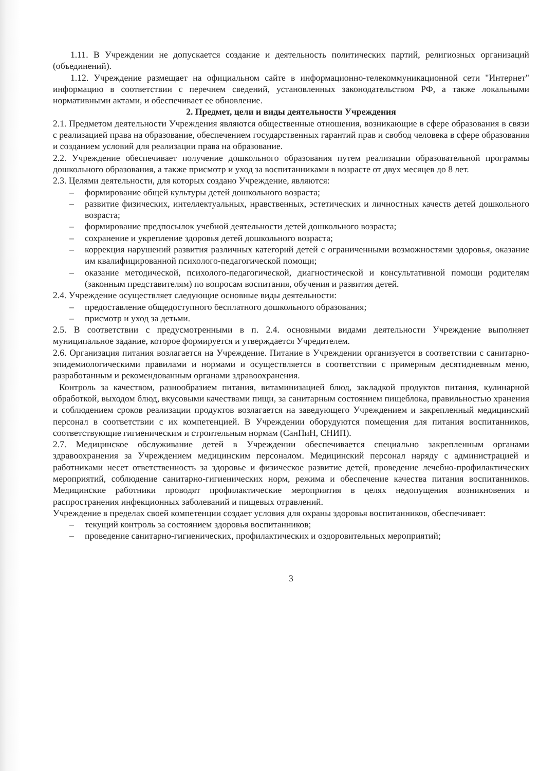1.11. В Учреждении не допускается создание и деятельность политических партий, религиозных организаций (объединений).
1.12. Учреждение размещает на официальном сайте в информационно-телекоммуникационной сети "Интернет" информацию в соответствии с перечнем сведений, установленных законодательством РФ, а также локальными нормативными актами, и обеспечивает ее обновление.
2. Предмет, цели и виды деятельности Учреждения
2.1. Предметом деятельности Учреждения являются общественные отношения, возникающие в сфере образования в связи с реализацией права на образование, обеспечением государственных гарантий прав и свобод человека в сфере образования и созданием условий для реализации права на образование.
2.2. Учреждение обеспечивает получение дошкольного образования путем реализации образовательной программы дошкольного образования, а также присмотр и уход за воспитанниками в возрасте от двух месяцев до 8 лет.
2.3. Целями деятельности, для которых создано Учреждение, являются:
– формирование общей культуры детей дошкольного возраста;
– развитие физических, интеллектуальных, нравственных, эстетических и личностных качеств детей дошкольного возраста;
– формирование предпосылок учебной деятельности детей дошкольного возраста;
– сохранение и укрепление здоровья детей дошкольного возраста;
– коррекция нарушений развития различных категорий детей с ограниченными возможностями здоровья, оказание им квалифицированной психолого-педагогической помощи;
– оказание методической, психолого-педагогической, диагностической и консультативной помощи родителям (законным представителям) по вопросам воспитания, обучения и развития детей.
2.4. Учреждение осуществляет следующие основные виды деятельности:
– предоставление общедоступного бесплатного дошкольного образования;
– присмотр и уход за детьми.
2.5. В соответствии с предусмотренными в п. 2.4. основными видами деятельности Учреждение выполняет муниципальное задание, которое формируется и утверждается Учредителем.
2.6. Организация питания возлагается на Учреждение. Питание в Учреждении организуется в соответствии с санитарно-эпидемиологическими правилами и нормами и осуществляется в соответствии с примерным десятидневным меню, разработанным и рекомендованным органами здравоохранения.
Контроль за качеством, разнообразием питания, витаминизацией блюд, закладкой продуктов питания, кулинарной обработкой, выходом блюд, вкусовыми качествами пищи, за санитарным состоянием пищеблока, правильностью хранения и соблюдением сроков реализации продуктов возлагается на заведующего Учреждением и закрепленный медицинский персонал в соответствии с их компетенцией. В Учреждении оборудуются помещения для питания воспитанников, соответствующие гигиеническим и строительным нормам (СанПиН, СНИП).
2.7. Медицинское обслуживание детей в Учреждении обеспечивается специально закрепленным органами здравоохранения за Учреждением медицинским персоналом. Медицинский персонал наряду с администрацией и работниками несет ответственность за здоровье и физическое развитие детей, проведение лечебно-профилактических мероприятий, соблюдение санитарно-гигиенических норм, режима и обеспечение качества питания воспитанников. Медицинские работники проводят профилактические мероприятия в целях недопущения возникновения и распространения инфекционных заболеваний и пищевых отравлений.
Учреждение в пределах своей компетенции создает условия для охраны здоровья воспитанников, обеспечивает:
– текущий контроль за состоянием здоровья воспитанников;
– проведение санитарно-гигиенических, профилактических и оздоровительных мероприятий;
3